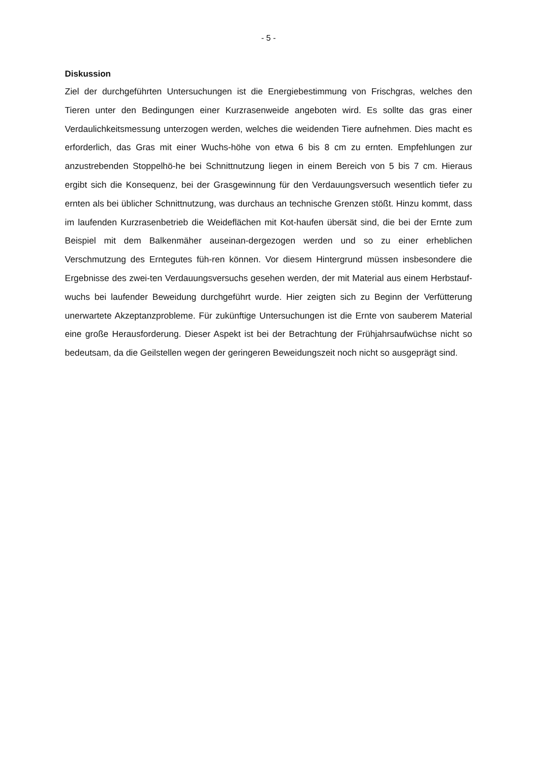- 5 -
Diskussion
Ziel der durchgeführten Untersuchungen ist die Energiebestimmung von Frischgras, welches den Tieren unter den Bedingungen einer Kurzrasenweide angeboten wird. Es sollte das gras einer Verdaulichkeitsmessung unterzogen werden, welches die weidenden Tiere aufnehmen. Dies macht es erforderlich, das Gras mit einer Wuchs-höhe von etwa 6 bis 8 cm zu ernten. Empfehlungen zur anzustrebenden Stoppelhö-he bei Schnittnutzung liegen in einem Bereich von 5 bis 7 cm. Hieraus ergibt sich die Konsequenz, bei der Grasgewinnung für den Verdauungsversuch wesentlich tiefer zu ernten als bei üblicher Schnittnutzung, was durchaus an technische Grenzen stößt. Hinzu kommt, dass im laufenden Kurzrasenbetrieb die Weideflächen mit Kot-haufen übersät sind, die bei der Ernte zum Beispiel mit dem Balkenmäher auseinan-dergezogen werden und so zu einer erheblichen Verschmutzung des Erntegutes füh-ren können. Vor diesem Hintergrund müssen insbesondere die Ergebnisse des zwei-ten Verdauungsversuchs gesehen werden, der mit Material aus einem Herbstauf-wuchs bei laufender Beweidung durchgeführt wurde. Hier zeigten sich zu Beginn der Verfütterung unerwartete Akzeptanzprobleme. Für zukünftige Untersuchungen ist die Ernte von sauberem Material eine große Herausforderung. Dieser Aspekt ist bei der Betrachtung der Frühjahrsaufwüchse nicht so bedeutsam, da die Geilstellen wegen der geringeren Beweidungszeit noch nicht so ausgeprägt sind.